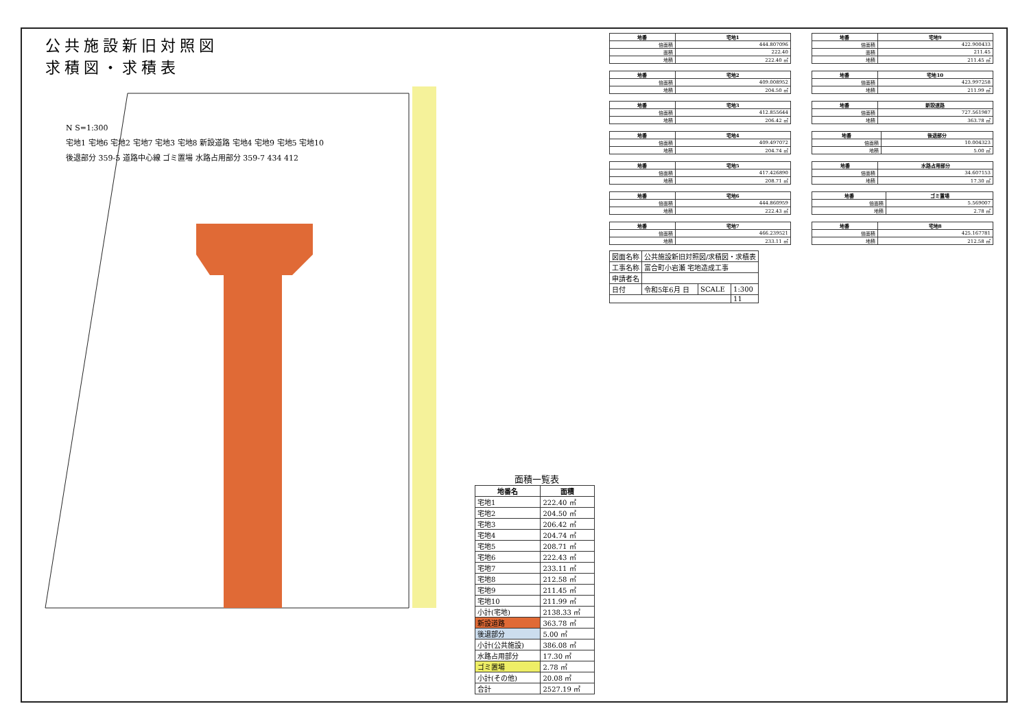公共施設新旧対照図
求積図・求積表
N S=1:300
宅地1 宅地6 宅地2 宅地7 宅地3 宅地8 新設道路 宅地4 宅地9 宅地5 宅地10
後退部分 359-5 道路中心線 ゴミ置場 水路占用部分 359-7 434 412
面積一覧表
| 地番名 | 面積 |
| --- | --- |
| 宅地1 | 222.40 ㎡ |
| 宅地2 | 204.50 ㎡ |
| 宅地3 | 206.42 ㎡ |
| 宅地4 | 204.74 ㎡ |
| 宅地5 | 208.71 ㎡ |
| 宅地6 | 222.43 ㎡ |
| 宅地7 | 233.11 ㎡ |
| 宅地8 | 212.58 ㎡ |
| 宅地9 | 211.45 ㎡ |
| 宅地10 | 211.99 ㎡ |
| 小計(宅地) | 2138.33 ㎡ |
| 新設道路 | 363.78 ㎡ |
| 後退部分 | 5.00 ㎡ |
| 小計(公共施設) | 386.08 ㎡ |
| 水路占用部分 | 17.30 ㎡ |
| ゴミ置場 | 2.78 ㎡ |
| 小計(その他) | 20.08 ㎡ |
| 合計 | 2527.19 ㎡ |
| 地番 | 宅地1 |
| --- | --- |
| 倍面積 | 444.807096 |
| 面積 | 222.40 |
| 地積 | 222.40 ㎡ |
| 地番 | 宅地9 |
| --- | --- |
| 倍面積 | 422.900433 |
| 面積 | 211.45 |
| 地積 | 211.45 ㎡ |
| 地番 | 宅地2 |
| --- | --- |
| 倍面積 | 409.008952 |
| 地積 | 204.50 ㎡ |
| 地番 | 宅地10 |
| --- | --- |
| 倍面積 | 423.997258 |
| 地積 | 211.99 ㎡ |
| 地番 | 宅地3 |
| --- | --- |
| 倍面積 | 412.855644 |
| 地積 | 206.42 ㎡ |
| 地番 | 新設道路 |
| --- | --- |
| 倍面積 | 727.561987 |
| 地積 | 363.78 ㎡ |
| 地番 | 宅地4 |
| --- | --- |
| 倍面積 | 409.497072 |
| 地積 | 204.74 ㎡ |
| 地番 | 後退部分 |
| --- | --- |
| 倍面積 | 10.004323 |
| 地積 | 5.00 ㎡ |
| 地番 | 宅地5 |
| --- | --- |
| 倍面積 | 417.426890 |
| 地積 | 208.71 ㎡ |
| 地番 | 水路占用部分 |
| --- | --- |
| 倍面積 | 34.607153 |
| 地積 | 17.30 ㎡ |
| 地番 | 宅地6 |
| --- | --- |
| 倍面積 | 444.860959 |
| 地積 | 222.43 ㎡ |
| 地番 | ゴミ置場 |
| --- | --- |
| 倍面積 | 5.569007 |
| 地積 | 2.78 ㎡ |
| 地番 | 宅地7 |
| --- | --- |
| 倍面積 | 466.239521 |
| 地積 | 233.11 ㎡ |
| 地番 | 宅地8 |
| --- | --- |
| 倍面積 | 425.167781 |
| 地積 | 212.58 ㎡ |
| 図面名称 | 公共施設新旧対照図/求積図・求積表 | | |
| 工事名称 | 富合町小岩瀬 宅地造成工事 | | |
| 申請者名 | | | |
| 日付 | 令和5年6月 日 | SCALE | 1:300 |
| | | | 11 |